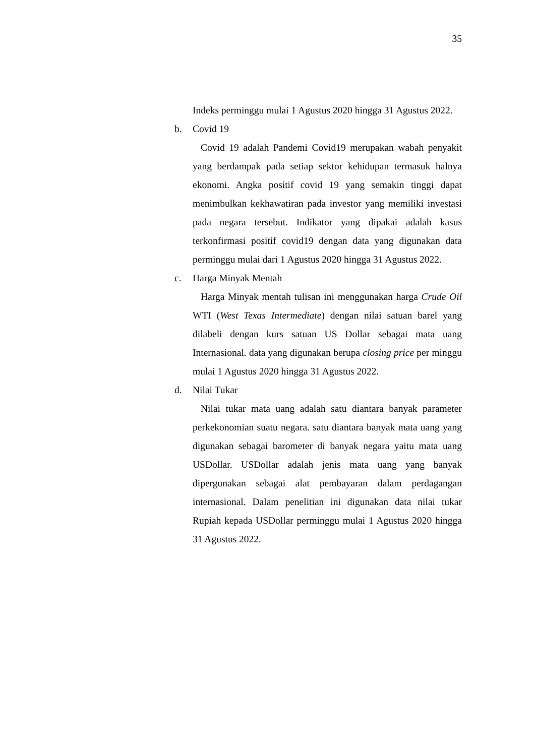35
Indeks perminggu mulai 1 Agustus 2020 hingga 31 Agustus 2022.
b. Covid 19
Covid 19 adalah Pandemi Covid19 merupakan wabah penyakit yang berdampak pada setiap sektor kehidupan termasuk halnya ekonomi. Angka positif covid 19 yang semakin tinggi dapat menimbulkan kekhawatiran pada investor yang memiliki investasi pada negara tersebut. Indikator yang dipakai adalah kasus terkonfirmasi positif covid19 dengan data yang digunakan data perminggu mulai dari 1 Agustus 2020 hingga 31 Agustus 2022.
c. Harga Minyak Mentah
Harga Minyak mentah tulisan ini menggunakan harga Crude Oil WTI (West Texas Intermediate) dengan nilai satuan barel yang dilabeli dengan kurs satuan US Dollar sebagai mata uang Internasional. data yang digunakan berupa closing price per minggu mulai 1 Agustus 2020 hingga 31 Agustus 2022.
d. Nilai Tukar
Nilai tukar mata uang adalah satu diantara banyak parameter perkekonomian suatu negara. satu diantara banyak mata uang yang digunakan sebagai barometer di banyak negara yaitu mata uang USDollar. USDollar adalah jenis mata uang yang banyak dipergunakan sebagai alat pembayaran dalam perdagangan internasional. Dalam penelitian ini digunakan data nilai tukar Rupiah kepada USDollar perminggu mulai 1 Agustus 2020 hingga 31 Agustus 2022.